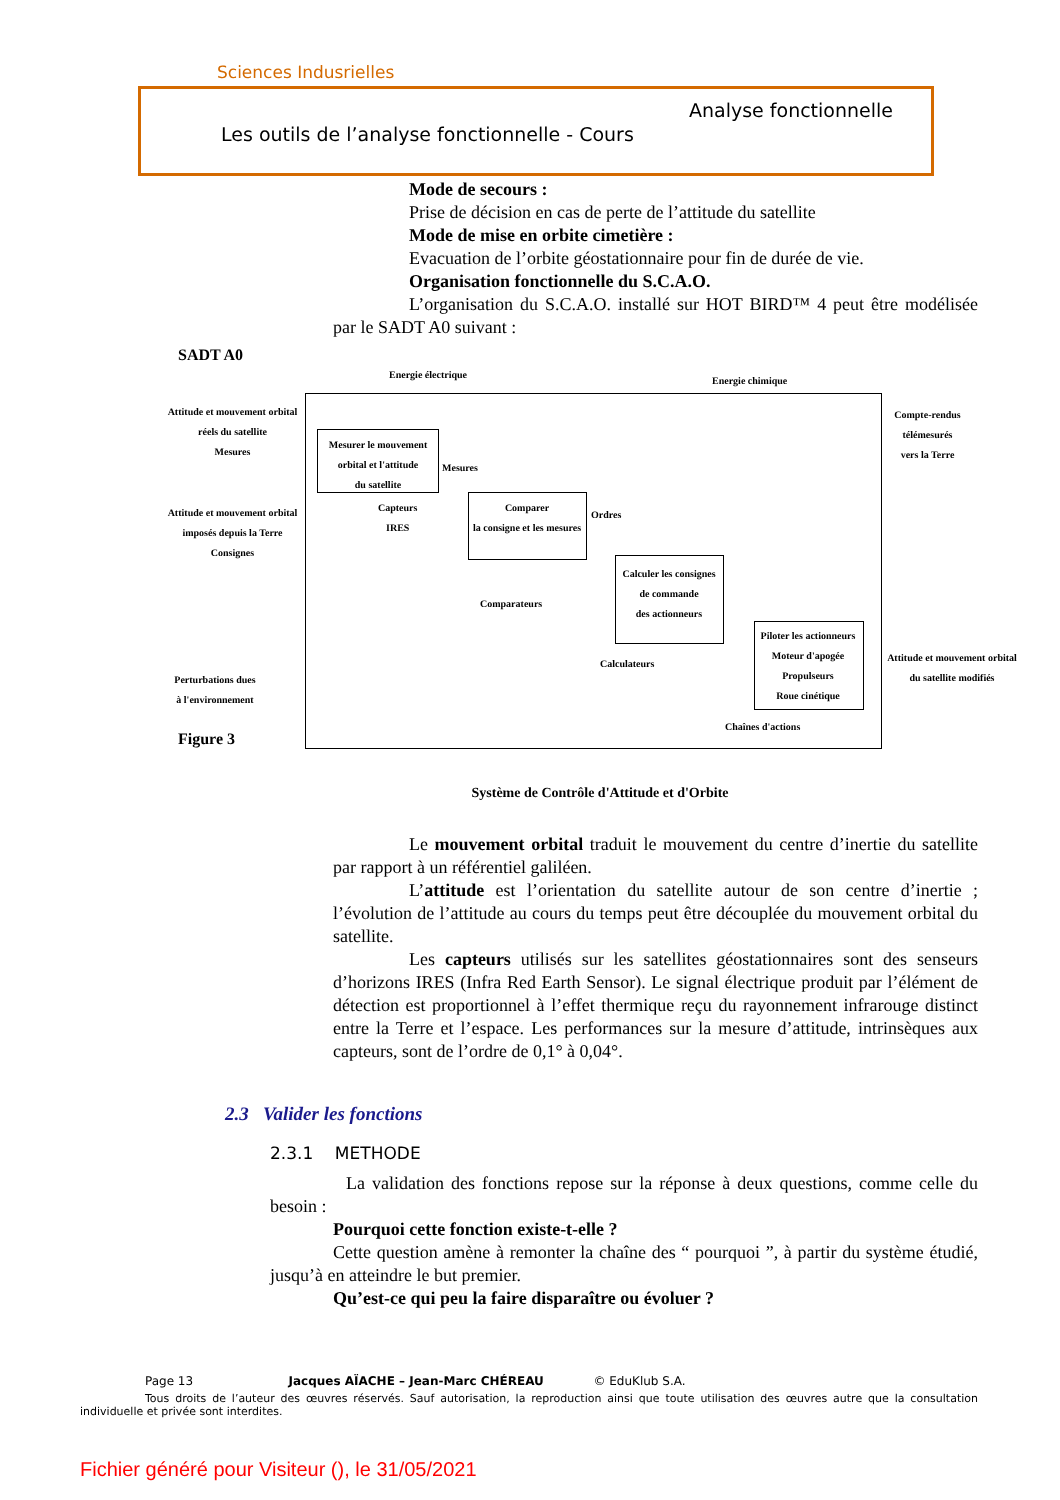Sciences Indusrielles
Analyse fonctionnelle
Les outils de l’analyse fonctionnelle - Cours
Mode de secours :
Prise de décision en cas de perte de l’attitude du satellite
Mode de mise en orbite cimetière :
Evacuation de l’orbite géostationnaire pour fin de durée de vie.
Organisation fonctionnelle du S.C.A.O.
L’organisation du S.C.A.O. installé sur HOT BIRD™ 4 peut être modélisée par le SADT A0 suivant :
SADT A0
Energie électrique
Energie chimique
Attitude et mouvement orbital
réels du satellite
Mesures
Mesurer le mouvement
orbital et l'attitude
du satellite
Compte-rendus
télémesurés
vers la Terre
Mesures
Capteurs
IRES
Comparer
la consigne et les mesures
Ordres
Attitude et mouvement orbital
imposés depuis la Terre
Consignes
Comparateurs
Calculer les consignes
de commande
des actionneurs
Piloter les actionneurs
Moteur d'apogée
Propulseurs
Roue cinétique
Calculateurs
Attitude et mouvement orbital
du satellite modifiés
Perturbations dues
à l'environnement
Chaînes d'actions
Figure 3
Système de Contrôle d'Attitude et d'Orbite
Le mouvement orbital traduit le mouvement du centre d’inertie du satellite par rapport à un référentiel galiléen.
L’attitude est l’orientation du satellite autour de son centre d’inertie ; l’évolution de l’attitude au cours du temps peut être découplée du mouvement orbital du satellite.
Les capteurs utilisés sur les satellites géostationnaires sont des senseurs d’horizons IRES (Infra Red Earth Sensor). Le signal électrique produit par l’élément de détection est proportionnel à l’effet thermique reçu du rayonnement infrarouge distinct entre la Terre et l’espace. Les performances sur la mesure d’attitude, intrinsèques aux capteurs, sont de l’ordre de 0,1° à 0,04°.
2.3 Valider les fonctions
2.3.1 METHODE
La validation des fonctions repose sur la réponse à deux questions, comme celle du besoin :
Pourquoi cette fonction existe-t-elle ?
Cette question amène à remonter la chaîne des “ pourquoi ”, à partir du système étudié, jusqu’à en atteindre le but premier.
Qu’est-ce qui peu la faire disparaître ou évoluer ?
Page 13 Jacques AÏACHE – Jean-Marc CHÉREAU © EduKlub S.A.
Tous droits de l’auteur des œuvres réservés. Sauf autorisation, la reproduction ainsi que toute utilisation des œuvres autre que la consultation individuelle et privée sont interdites.
Fichier généré pour Visiteur (), le 31/05/2021